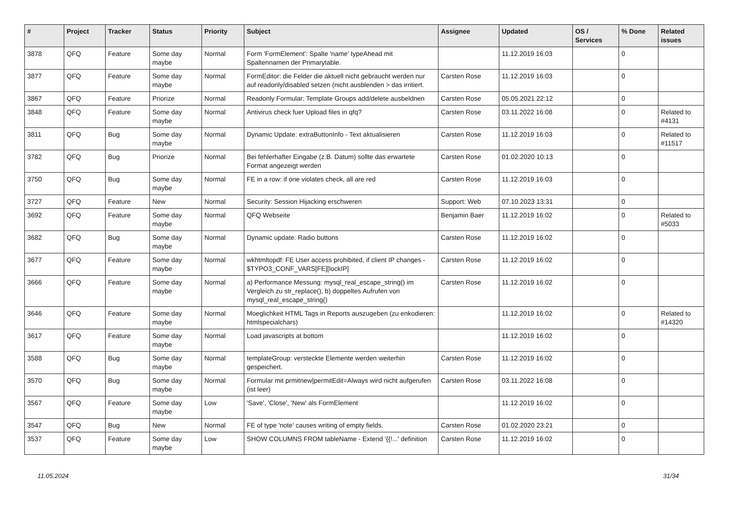| # | Project | Tracker | Status | Priority | Subject | Assignee | Updated | OS / Services | % Done | Related issues |
| --- | --- | --- | --- | --- | --- | --- | --- | --- | --- | --- |
| 3878 | QFQ | Feature | Some day maybe | Normal | Form 'FormElement': Spalte 'name' typeAhead mit Spaltennamen der Primarytable. | | 11.12.2019 16:03 | | 0 | |
| 3877 | QFQ | Feature | Some day maybe | Normal | FormEditor: die Felder die aktuell nicht gebraucht werden nur auf readonly/disabled setzen (nicht ausblenden > das irritiert. | Carsten Rose | 11.12.2019 16:03 | | 0 | |
| 3867 | QFQ | Feature | Priorize | Normal | Readonly Formular: Template Groups add/delete ausbeldnen | Carsten Rose | 05.05.2021 22:12 | | 0 | |
| 3848 | QFQ | Feature | Some day maybe | Normal | Antivirus check fuer Upload files in qfq? | Carsten Rose | 03.11.2022 16:08 | | 0 | Related to #4131 |
| 3811 | QFQ | Bug | Some day maybe | Normal | Dynamic Update: extraButtonInfo - Text aktualisieren | Carsten Rose | 11.12.2019 16:03 | | 0 | Related to #11517 |
| 3782 | QFQ | Bug | Priorize | Normal | Bei fehlerhafter Eingabe (z.B. Datum) sollte das erwartete Format angezeigt werden | Carsten Rose | 01.02.2020 10:13 | | 0 | |
| 3750 | QFQ | Bug | Some day maybe | Normal | FE in a row: if one violates check, all are red | Carsten Rose | 11.12.2019 16:03 | | 0 | |
| 3727 | QFQ | Feature | New | Normal | Security: Session Hijacking erschweren | Support: Web | 07.10.2023 13:31 | | 0 | |
| 3692 | QFQ | Feature | Some day maybe | Normal | QFQ Webseite | Benjamin Baer | 11.12.2019 16:02 | | 0 | Related to #5033 |
| 3682 | QFQ | Bug | Some day maybe | Normal | Dynamic update: Radio buttons | Carsten Rose | 11.12.2019 16:02 | | 0 | |
| 3677 | QFQ | Feature | Some day maybe | Normal | wkhtmltopdf: FE User access prohibited, if client IP changes - $TYPO3_CONF_VARS[FE][lockIP] | Carsten Rose | 11.12.2019 16:02 | | 0 | |
| 3666 | QFQ | Feature | Some day maybe | Normal | a) Performance Messung: mysql_real_escape_string() im Vergleich zu str_replace(), b) doppeltes Aufrufen von mysql_real_escape_string() | Carsten Rose | 11.12.2019 16:02 | | 0 | |
| 3646 | QFQ | Feature | Some day maybe | Normal | Moeglichkeit HTML Tags in Reports auszugeben (zu enkodieren: htmlspecialchars) | | 11.12.2019 16:02 | | 0 | Related to #14320 |
| 3617 | QFQ | Feature | Some day maybe | Normal | Load javascripts at bottom | | 11.12.2019 16:02 | | 0 | |
| 3588 | QFQ | Bug | Some day maybe | Normal | templateGroup: versteckte Elemente werden weiterhin gespeichert. | Carsten Rose | 11.12.2019 16:02 | | 0 | |
| 3570 | QFQ | Bug | Some day maybe | Normal | Formular mit prmitnew/permitEdit=Always wird nicht aufgerufen (ist leer) | Carsten Rose | 03.11.2022 16:08 | | 0 | |
| 3567 | QFQ | Feature | Some day maybe | Low | 'Save', 'Close', 'New' als FormElement | | 11.12.2019 16:02 | | 0 | |
| 3547 | QFQ | Bug | New | Normal | FE of type 'note' causes writing of empty fields. | Carsten Rose | 01.02.2020 23:21 | | 0 | |
| 3537 | QFQ | Feature | Some day maybe | Low | SHOW COLUMNS FROM tableName - Extend '{{!...' definition | Carsten Rose | 11.12.2019 16:02 | | 0 | |
11.05.2024 31/34